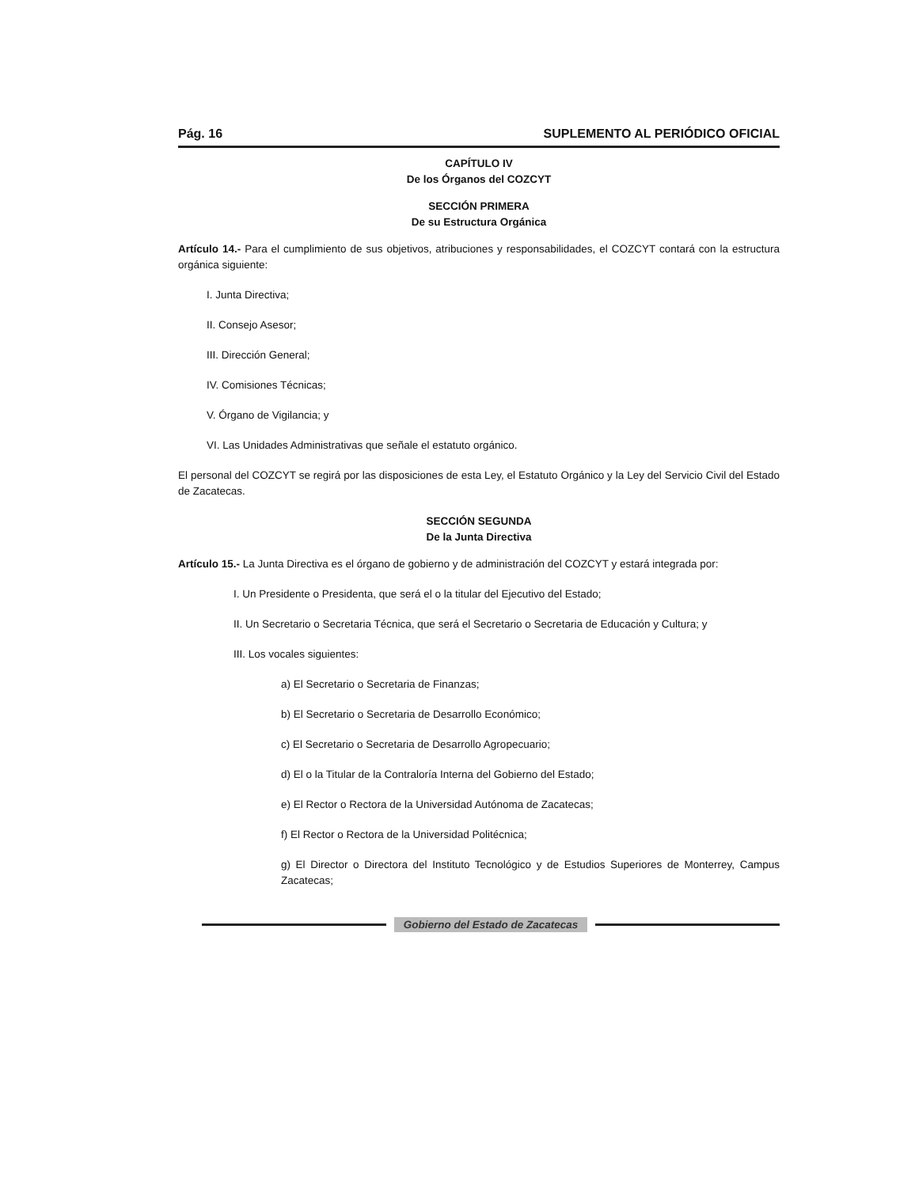Pág. 16 SUPLEMENTO AL PERIÓDICO OFICIAL
CAPÍTULO IV
De los Órganos del COZCYT
SECCIÓN PRIMERA
De su Estructura Orgánica
Artículo 14.- Para el cumplimiento de sus objetivos, atribuciones y responsabilidades, el COZCYT contará con la estructura orgánica siguiente:
I. Junta Directiva;
II. Consejo Asesor;
III. Dirección General;
IV. Comisiones Técnicas;
V. Órgano de Vigilancia; y
VI. Las Unidades Administrativas que señale el estatuto orgánico.
El personal del COZCYT se regirá por las disposiciones de esta Ley, el Estatuto Orgánico y la Ley del Servicio Civil del Estado de Zacatecas.
SECCIÓN SEGUNDA
De la Junta Directiva
Artículo 15.- La Junta Directiva es el órgano de gobierno y de administración del COZCYT y estará integrada por:
I. Un Presidente o Presidenta, que será el o la titular del Ejecutivo del Estado;
II. Un Secretario o Secretaria Técnica, que será el Secretario o Secretaria de Educación y Cultura; y
III. Los vocales siguientes:
a) El Secretario o Secretaria de Finanzas;
b) El Secretario o Secretaria de Desarrollo Económico;
c) El Secretario o Secretaria de Desarrollo Agropecuario;
d) El o la Titular de la Contraloría Interna del Gobierno del Estado;
e) El Rector o Rectora de la Universidad Autónoma de Zacatecas;
f) El Rector o Rectora de la Universidad Politécnica;
g) El Director o Directora del Instituto Tecnológico y de Estudios Superiores de Monterrey, Campus Zacatecas;
Gobierno del Estado de Zacatecas